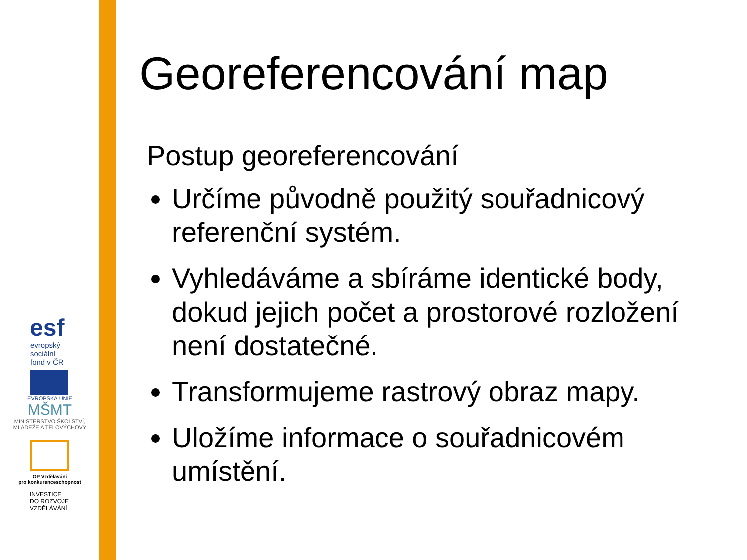Georeferencování map
Postup georeferencování
Určíme původně použitý souřadnicový referenční systém.
Vyhledáváme a sbíráme identické body, dokud jejich počet a prostorové rozložení není dostatečné.
Transformujeme rastrový obraz mapy.
Uložíme informace o souřadnicovém umístění.
esf
evropský
sociální
fond v ČR
EVROPSKÁ UNIE
MŠMT
MINISTERSTVO ŠKOLSTVÍ,
MLÁDEŽE A TĚLOVÝCHOVY
OP Vzdělávání
pro konkurenceschopnost
INVESTICE
DO ROZVOJE
VZDĚLÁVÁNÍ